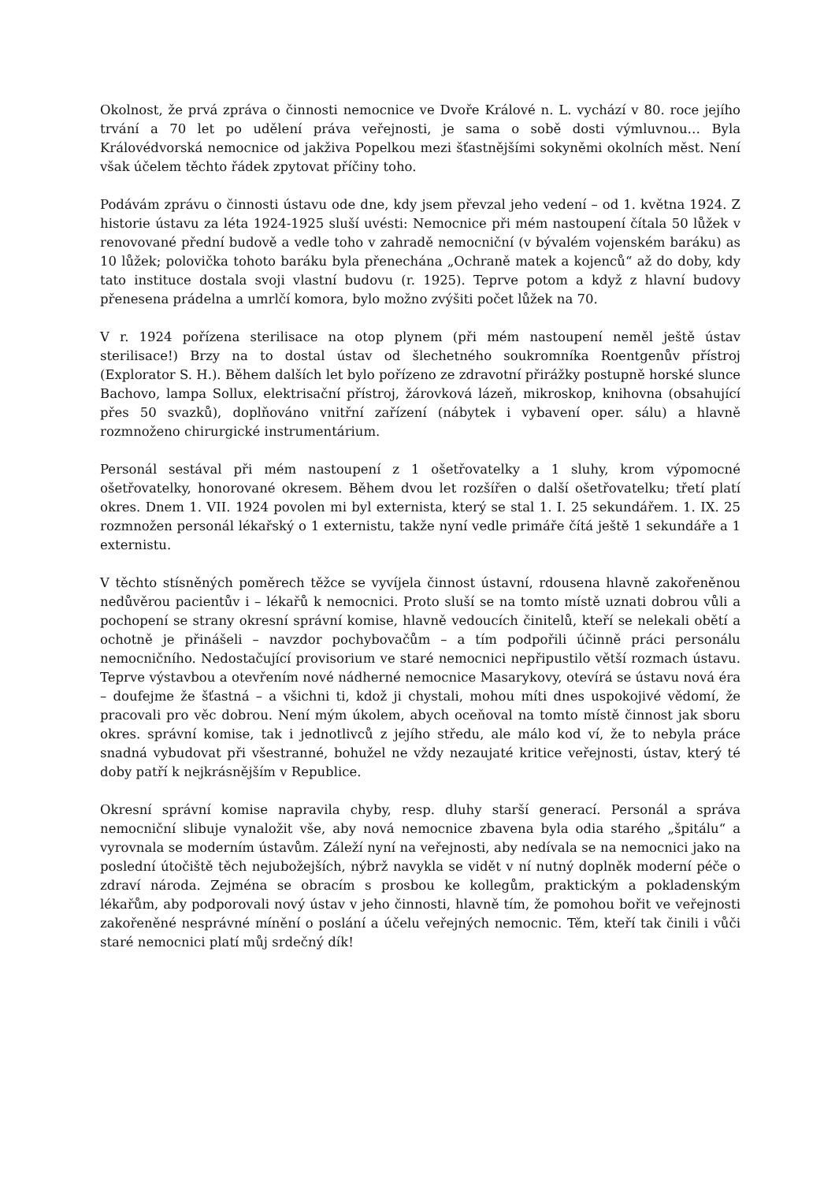Okolnost, že prvá zpráva o činnosti nemocnice ve Dvoře Králové n. L. vychází v 80. roce jejího trvání a 70 let po udělení práva veřejnosti, je sama o sobě dosti výmluvnou… Byla Královédvorská nemocnice od jakživa Popelkou mezi šťastnějšími sokyněmi okolních měst. Není však účelem těchto řádek zpytovat příčiny toho.
Podávám zprávu o činnosti ústavu ode dne, kdy jsem převzal jeho vedení – od 1. května 1924. Z historie ústavu za léta 1924-1925 sluší uvésti: Nemocnice při mém nastoupení čítala 50 lůžek v renovované přední budově a vedle toho v zahradě nemocniční (v bývalém vojenském baráku) as 10 lůžek; polovička tohoto baráku byla přenechána „Ochraně matek a kojenců“ až do doby, kdy tato instituce dostala svoji vlastní budovu (r. 1925). Teprve potom a když z hlavní budovy přenesena prádelna a umrlčí komora, bylo možno zvýšiti počet lůžek na 70.
V r. 1924 pořízena sterilisace na otop plynem (při mém nastoupení neměl ještě ústav sterilisace!) Brzy na to dostal ústav od šlechetného soukromníka Roentgenův přístroj (Explorator S. H.). Během dalších let bylo pořízeno ze zdravotní přirážky postupně horské slunce Bachovo, lampa Sollux, elektrisační přístroj, žárovková lázeň, mikroskop, knihovna (obsahující přes 50 svazků), doplňováno vnitřní zařízení (nábytek i vybavení oper. sálu) a hlavně rozmnoženo chirurgické instrumentárium.
Personál sestával při mém nastoupení z 1 ošetřovatelky a 1 sluhy, krom výpomocné ošetřovatelky, honorované okresem. Během dvou let rozšířen o další ošetřovatelku; třetí platí okres. Dnem 1. VII. 1924 povolen mi byl externista, který se stal 1. I. 25 sekundářem. 1. IX. 25 rozmnožen personál lékařský o 1 externistu, takže nyní vedle primáře čítá ještě 1 sekundáře a 1 externistu.
V těchto stísněných poměrech těžce se vyvíjela činnost ústavní, rdousena hlavně zakořeněnou nedůvěrou pacientův i – lékařů k nemocnici. Proto sluší se na tomto místě uznati dobrou vůli a pochopení se strany okresní správní komise, hlavně vedoucích činitelů, kteří se nelekali obětí a ochotně je přinášeli – navzdor pochybovačům – a tím podpořili účinně práci personálu nemocničního. Nedostačující provisorium ve staré nemocnici nepřipustilo větší rozmach ústavu. Teprve výstavbou a otevřením nové nádherné nemocnice Masarykovy, otevírá se ústavu nová éra – doufejme že šťastná – a všichni ti, kdož ji chystali, mohou míti dnes uspokojivé vědomí, že pracovali pro věc dobrou. Není mým úkolem, abych oceňoval na tomto místě činnost jak sboru okres. správní komise, tak i jednotlivců z jejího středu, ale málo kod ví, že to nebyla práce snadná vybudovat při všestranné, bohužel ne vždy nezaujaté kritice veřejnosti, ústav, který té doby patří k nejkrásnějším v Republice.
Okresní správní komise napravila chyby, resp. dluhy starší generací. Personál a správa nemocniční slibuje vynaložit vše, aby nová nemocnice zbavena byla odia starého „špitálu“ a vyrovnala se moderním ústavům. Záleží nyní na veřejnosti, aby nedívala se na nemocnici jako na poslední útočiště těch nejubožejších, nýbrž navykla se vidět v ní nutný doplněk moderní péče o zdraví národa. Zejména se obracím s prosbou ke kollegům, praktickým a pokladenským lékařům, aby podporovali nový ústav v jeho činnosti, hlavně tím, že pomohou bořit ve veřejnosti zakořeněné nesprávné mínění o poslání a účelu veřejných nemocnic. Těm, kteří tak činili i vůči staré nemocnici platí můj srdečný dík!